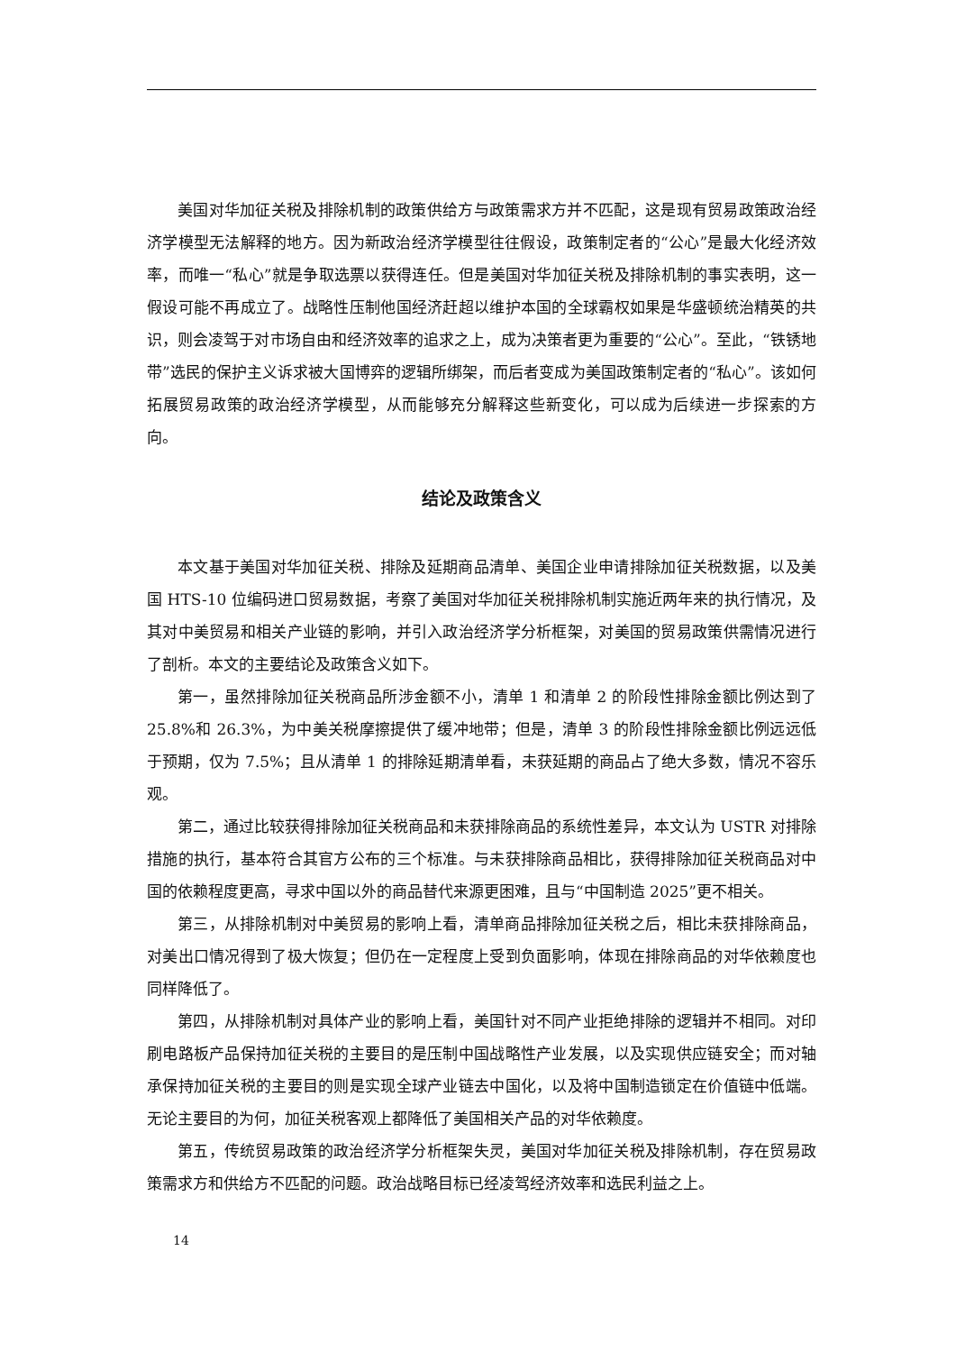美国对华加征关税及排除机制的政策供给方与政策需求方并不匹配，这是现有贸易政策政治经济学模型无法解释的地方。因为新政治经济学模型往往假设，政策制定者的“公心”是最大化经济效率，而唯一“私心”就是争取选票以获得连任。但是美国对华加征关税及排除机制的事实表明，这一假设可能不再成立了。战略性压制他国经济赶超以维护本国的全球霸权如果是华盛顿统治精英的共识，则会凌驾于对市场自由和经济效率的追求之上，成为决策者更为重要的“公心”。至此，“铁锈地带”选民的保护主义诉求被大国博弈的逻辑所绑架，而后者变成为美国政策制定者的“私心”。该如何拓展贸易政策的政治经济学模型，从而能够充分解释这些新变化，可以成为后续进一步探索的方向。
结论及政策含义
本文基于美国对华加征关税、排除及延期商品清单、美国企业申请排除加征关税数据，以及美国 HTS-10 位编码进口贸易数据，考察了美国对华加征关税排除机制实施近两年来的执行情况，及其对中美贸易和相关产业链的影响，并引入政治经济学分析框架，对美国的贸易政策供需情况进行了剖析。本文的主要结论及政策含义如下。
第一，虽然排除加征关税商品所涉金额不小，清单 1 和清单 2 的阶段性排除金额比例达到了 25.8%和 26.3%，为中美关税摩擦提供了缓冲地带；但是，清单 3 的阶段性排除金额比例远远低于预期，仅为 7.5%；且从清单 1 的排除延期清单看，未获延期的商品占了绝大多数，情况不容乐观。
第二，通过比较获得排除加征关税商品和未获排除商品的系统性差异，本文认为 USTR 对排除措施的执行，基本符合其官方公布的三个标准。与未获排除商品相比，获得排除加征关税商品对中国的依赖程度更高，寻求中国以外的商品替代来源更困难，且与“中国制造 2025”更不相关。
第三，从排除机制对中美贸易的影响上看，清单商品排除加征关税之后，相比未获排除商品，对美出口情况得到了极大恢复；但仍在一定程度上受到负面影响，体现在排除商品的对华依赖度也同样降低了。
第四，从排除机制对具体产业的影响上看，美国针对不同产业拒绝排除的逻辑并不相同。对印刷电路板产品保持加征关税的主要目的是压制中国战略性产业发展，以及实现供应链安全；而对轴承保持加征关税的主要目的则是实现全球产业链去中国化，以及将中国制造锁定在价值链中低端。无论主要目的为何，加征关税客观上都降低了美国相关产品的对华依赖度。
第五，传统贸易政策的政治经济学分析框架失灵，美国对华加征关税及排除机制，存在贸易政策需求方和供给方不匹配的问题。政治战略目标已经凌驾经济效率和选民利益之上。
14